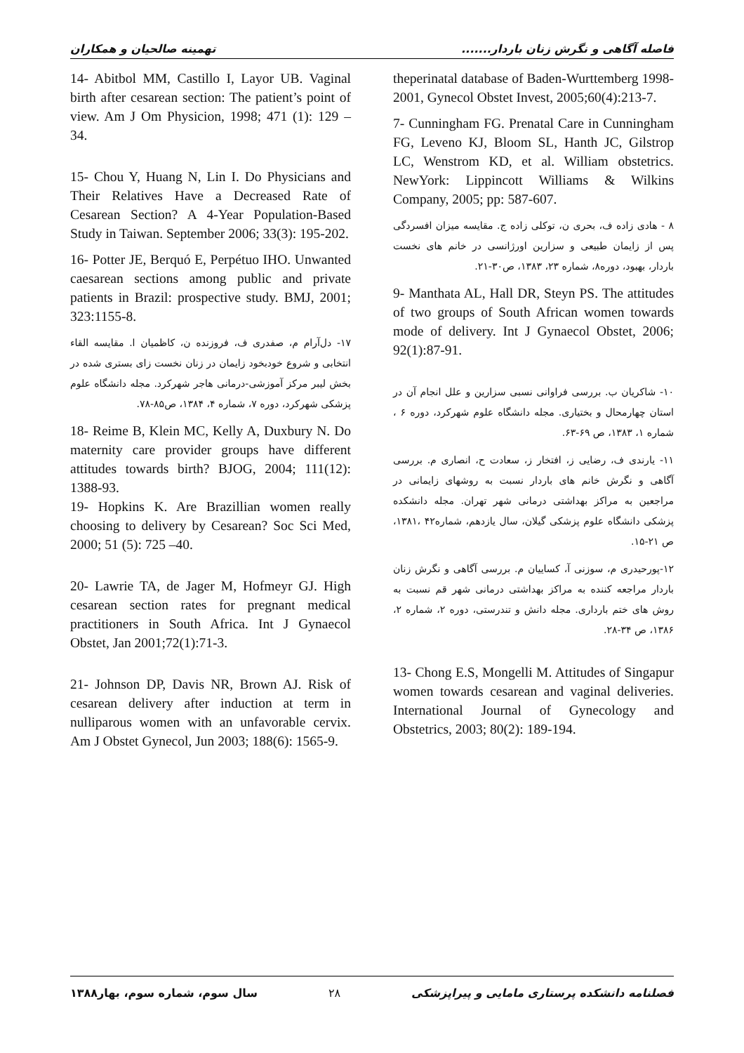فاصله آگاهی و نگرش زنان باردار....... تهمینه صالحیان و همکاران
theperinatal database of Baden-Wurttemberg 1998-2001, Gynecol Obstet Invest, 2005;60(4):213-7.
7- Cunningham FG. Prenatal Care in Cunningham FG, Leveno KJ, Bloom SL, Hanth JC, Gilstrop LC, Wenstrom KD, et al. William obstetrics. NewYork: Lippincott Williams & Wilkins Company, 2005; pp: 587-607.
۸ - هادی زاده ف، بحری ن، توکلی زاده ج. مقایسه میزان افسردگی پس از زایمان طبیعی و سزارین اورژانسی در خانم های نخست باردار، بهبود، دوره۸، شماره ۲۳، ۱۳۸۳، ص۳۰-۲۱.
9- Manthata AL, Hall DR, Steyn PS. The attitudes of two groups of South African women towards mode of delivery. Int J Gynaecol Obstet, 2006; 92(1):87-91.
۱۰- شاکریان ب. بررسی فراوانی نسبی سزارین و علل انجام آن در استان چهارمحال و بختیاری. مجله دانشگاه علوم شهرکرد، دوره ۶ ، شماره ۱، ۱۳۸۳، ص ۶۹-۶۳.
۱۱- یارندی ف، رضایی ز، افتخار ز، سعادت ح، انصاری م. بررسی آگاهی و نگرش خانم های باردار نسبت به روشهای زایمانی در مراجعین به مراکز بهداشتی درمانی شهر تهران. مجله دانشکده پزشکی دانشگاه علوم پزشکی گیلان، سال یازدهم، شماره۴۲ ،۱۳۸۱، ص ۲۱-۱۵.
۱۲-پورحیدری م، سوزنی آ، کساییان م. بررسی آگاهی و نگرش زنان باردار مراجعه کننده به مراکز بهداشتی درمانی شهر قم نسبت به روش های ختم بارداری. مجله دانش و تندرستی، دوره ۲، شماره ۲، ۱۳۸۶، ص ۳۴-۲۸.
13- Chong E.S, Mongelli M. Attitudes of Singapur women towards cesarean and vaginal deliveries. International Journal of Gynecology and Obstetrics, 2003; 80(2): 189-194.
14- Abitbol MM, Castillo I, Layor UB. Vaginal birth after cesarean section: The patient’s point of view. Am J Om Physicion, 1998; 471 (1): 129 – 34.
15- Chou Y, Huang N, Lin I. Do Physicians and Their Relatives Have a Decreased Rate of Cesarean Section? A 4-Year Population-Based Study in Taiwan. September 2006; 33(3): 195-202.
16- Potter JE, Berquó E, Perpétuo IHO. Unwanted caesarean sections among public and private patients in Brazil: prospective study. BMJ, 2001; 323:1155-8.
۱۷- دل‌آرام م، صفدری ف، فروزنده ن، کاظمیان ا. مقایسه القاء انتخابی و شروع خودبخود زایمان در زنان نخست زای بستری شده در بخش لیبر مرکز آموزشی-درمانی هاجر شهرکرد. مجله دانشگاه علوم پزشکی شهرکرد، دوره ۷، شماره ۴، ۱۳۸۴، ص۸۵-۷۸.
18- Reime B, Klein MC, Kelly A, Duxbury N. Do maternity care provider groups have different attitudes towards birth? BJOG, 2004; 111(12): 1388-93.
19- Hopkins K. Are Brazillian women really choosing to delivery by Cesarean? Soc Sci Med, 2000; 51 (5): 725 –40.
20- Lawrie TA, de Jager M, Hofmeyr GJ. High cesarean section rates for pregnant medical practitioners in South Africa. Int J Gynaecol Obstet, Jan 2001;72(1):71-3.
21- Johnson DP, Davis NR, Brown AJ. Risk of cesarean delivery after induction at term in nulliparous women with an unfavorable cervix. Am J Obstet Gynecol, Jun 2003; 188(6): 1565-9.
فصلنامه دانشکده پرستاری مامایی و پیراپزشکی ۲۸ سال سوم، شماره سوم، بهار۱۳۸۸